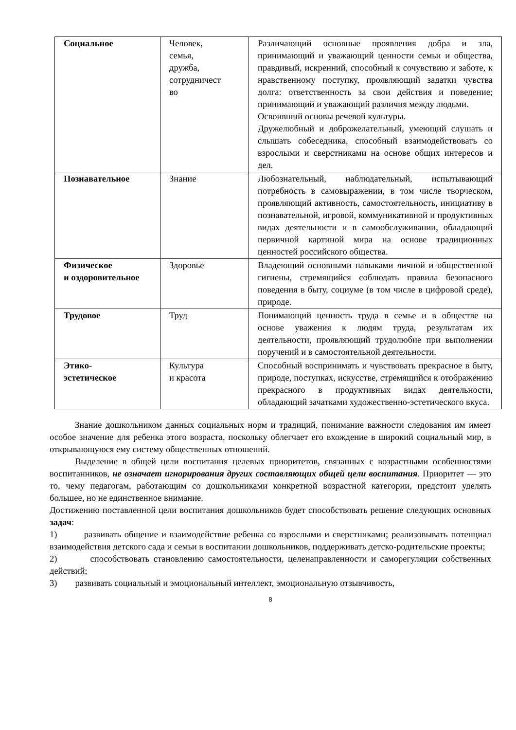| Социальное | Человек, семья, дружба, сотрудничест во | Различающий основные проявления добра и зла, принимающий и уважающий ценности семьи и общества, правдивый, искренний, способный к сочувствию и заботе, к нравственному поступку, проявляющий задатки чувства долга: ответственность за свои действия и поведение; принимающий и уважающий различия между людьми. Освоивший основы речевой культуры. Дружелюбный и доброжелательный, умеющий слушать и слышать собеседника, способный взаимодействовать со взрослыми и сверстниками на основе общих интересов и дел. |
| Познавательное | Знание | Любознательный, наблюдательный, испытывающий потребность в самовыражении, в том числе творческом, проявляющий активность, самостоятельность, инициативу в познавательной, игровой, коммуникативной и продуктивных видах деятельности и в самообслуживании, обладающий первичной картиной мира на основе традиционных ценностей российского общества. |
| Физическое и оздоровительное | Здоровье | Владеющий основными навыками личной и общественной гигиены, стремящийся соблюдать правила безопасного поведения в быту, социуме (в том числе в цифровой среде), природе. |
| Трудовое | Труд | Понимающий ценность труда в семье и в обществе на основе уважения к людям труда, результатам их деятельности, проявляющий трудолюбие при выполнении поручений и в самостоятельной деятельности. |
| Этико- эстетическое | Культура и красота | Способный воспринимать и чувствовать прекрасное в быту, природе, поступках, искусстве, стремящийся к отображению прекрасного в продуктивных видах деятельности, обладающий зачатками художественно-эстетического вкуса. |
Знание дошкольником данных социальных норм и традиций, понимание важности следования им имеет особое значение для ребенка этого возраста, поскольку облегчает его вхождение в широкий социальный мир, в открывающуюся ему систему общественных отношений.
Выделение в общей цели воспитания целевых приоритетов, связанных с возрастными особенностями воспитанников, не означает игнорирования других составляющих общей цели воспитания. Приоритет — это то, чему педагогам, работающим со дошкольниками конкретной возрастной категории, предстоит уделять большее, но не единственное внимание.
Достижению поставленной цели воспитания дошкольников будет способствовать решение следующих основных задач:
1) развивать общение и взаимодействие ребенка со взрослыми и сверстниками; реализовывать потенциал взаимодействия детского сада и семьи в воспитании дошкольников, поддерживать детско-родительские проекты;
2) способствовать становлению самостоятельности, целенаправленности и саморегуляции собственных действий;
3) развивать социальный и эмоциональный интеллект, эмоциональную отзывчивость,
8